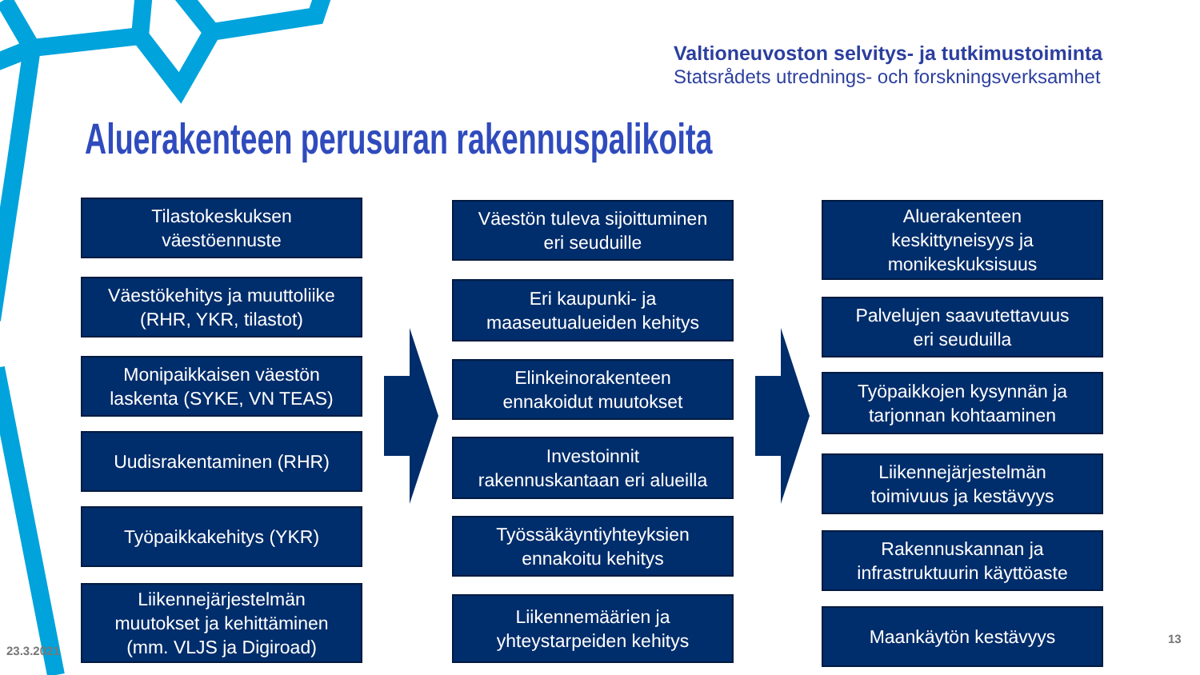Valtioneuvoston selvitys- ja tutkimustoiminta
Statsrådets utrednings- och forskningsverksamhet
Aluerakenteen perusuran rakennuspalikoita
Tilastokeskuksen
väestöennuste
Väestökehitys ja muuttoliike
(RHR, YKR, tilastot)
Monipaikkaisen väestön
laskenta (SYKE, VN TEAS)
Uudisrakentaminen (RHR)
Työpaikkakehitys (YKR)
Liikennejärjestelmän
muutokset ja kehittäminen
(mm. VLJS ja Digiroad)
Väestön tuleva sijoittuminen
eri seuduille
Eri kaupunki- ja
maaseutualueiden kehitys
Elinkeinorakenteen
ennakoidut muutokset
Investoinnit
rakennuskantaan eri alueilla
Työssäkäyntiyhteyksien
ennakoitu kehitys
Liikennemäärien ja
yhteystarpeiden kehitys
Aluerakenteen
keskittyneisyys ja
monikeskuksisuus
Palvelujen saavutettavuus
eri seuduilla
Työpaikkojen kysynnän ja
tarjonnan kohtaaminen
Liikennejärjestelmän
toimivuus ja kestävyys
Rakennuskannan ja
infrastruktuurin käyttöaste
Maankäytön kestävyys
23.3.2021
13